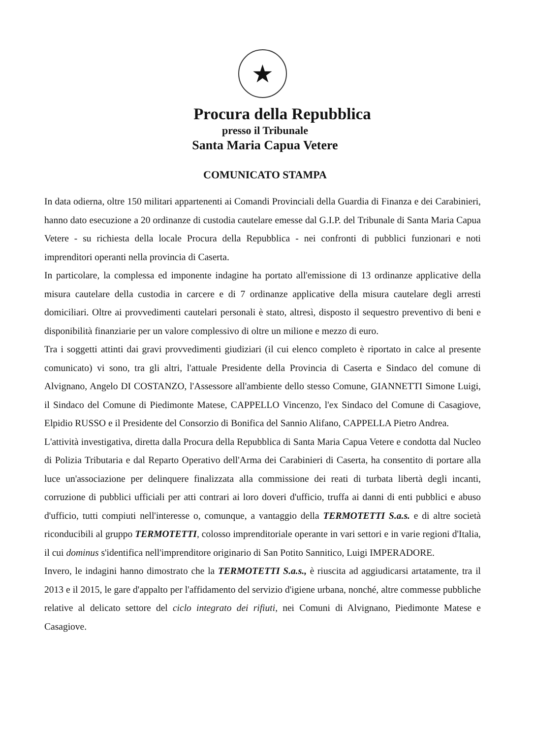★
Procura della Repubblica
presso il Tribunale
Santa Maria Capua Vetere
COMUNICATO STAMPA
In data odierna, oltre 150 militari appartenenti ai Comandi Provinciali della Guardia di Finanza e dei Carabinieri, hanno dato esecuzione a 20 ordinanze di custodia cautelare emesse dal G.I.P. del Tribunale di Santa Maria Capua Vetere - su richiesta della locale Procura della Repubblica - nei confronti di pubblici funzionari e noti imprenditori operanti nella provincia di Caserta.
In particolare, la complessa ed imponente indagine ha portato all'emissione di 13 ordinanze applicative della misura cautelare della custodia in carcere e di 7 ordinanze applicative della misura cautelare degli arresti domiciliari. Oltre ai provvedimenti cautelari personali è stato, altresì, disposto il sequestro preventivo di beni e disponibilità finanziarie per un valore complessivo di oltre un milione e mezzo di euro.
Tra i soggetti attinti dai gravi provvedimenti giudiziari (il cui elenco completo è riportato in calce al presente comunicato) vi sono, tra gli altri, l'attuale Presidente della Provincia di Caserta e Sindaco del comune di Alvignano, Angelo DI COSTANZO, l'Assessore all'ambiente dello stesso Comune, GIANNETTI Simone Luigi, il Sindaco del Comune di Piedimonte Matese, CAPPELLO Vincenzo, l'ex Sindaco del Comune di Casagiove, Elpidio RUSSO e il Presidente del Consorzio di Bonifica del Sannio Alifano, CAPPELLA Pietro Andrea.
L'attività investigativa, diretta dalla Procura della Repubblica di Santa Maria Capua Vetere e condotta dal Nucleo di Polizia Tributaria e dal Reparto Operativo dell'Arma dei Carabinieri di Caserta, ha consentito di portare alla luce un'associazione per delinquere finalizzata alla commissione dei reati di turbata libertà degli incanti, corruzione di pubblici ufficiali per atti contrari ai loro doveri d'ufficio, truffa ai danni di enti pubblici e abuso d'ufficio, tutti compiuti nell'interesse o, comunque, a vantaggio della TERMOTETTI S.a.s. e di altre società riconducibili al gruppo TERMOTETTI, colosso imprenditoriale operante in vari settori e in varie regioni d'Italia, il cui dominus s'identifica nell'imprenditore originario di San Potito Sannitico, Luigi IMPERADORE.
Invero, le indagini hanno dimostrato che la TERMOTETTI S.a.s., è riuscita ad aggiudicarsi artatamente, tra il 2013 e il 2015, le gare d'appalto per l'affidamento del servizio d'igiene urbana, nonché, altre commesse pubbliche relative al delicato settore del ciclo integrato dei rifiuti, nei Comuni di Alvignano, Piedimonte Matese e Casagiove.